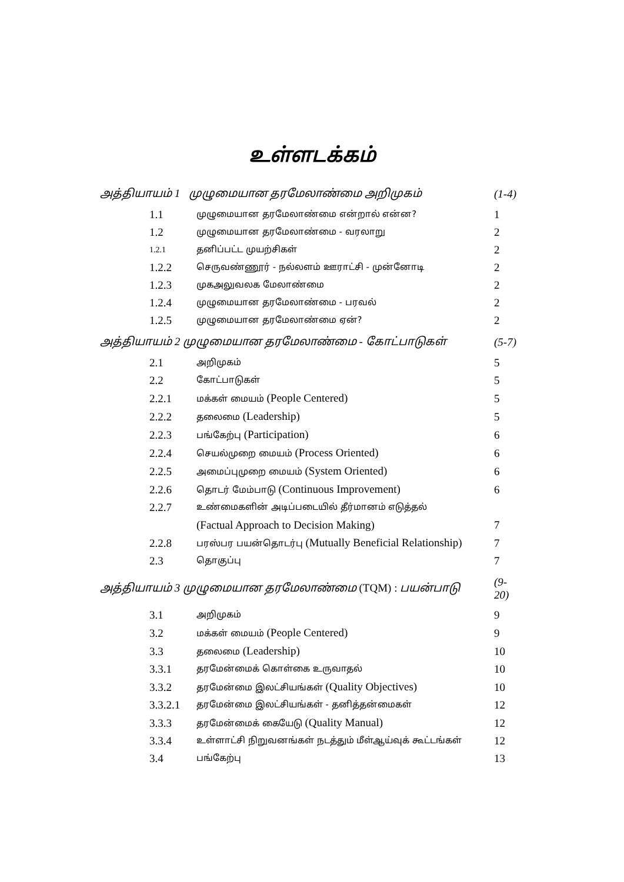உள்ளடக்கம்
| அத்தியாயம் 1 முழுமையான தரமேலாண்மை அறிமுகம் | | (1-4) |
| 1.1 | முழுமையான தரமேலாண்மை என்றால் என்ன? | 1 |
| 1.2 | முழுமையான தரமேலாண்மை - வரலாறு | 2 |
| 1.2.1 | தனிப்பட்ட முயற்சிகள் | 2 |
| 1.2.2 | செருவண்ணூர் - நல்லளம் ஊராட்சி - முன்னோடி | 2 |
| 1.2.3 | முகஅலுவலக மேலாண்மை | 2 |
| 1.2.4 | முழுமையான தரமேலாண்மை - பரவல் | 2 |
| 1.2.5 | முழுமையான தரமேலாண்மை ஏன்? | 2 |
| அத்தியாயம் 2 முழுமையான தரமேலாண்மை - கோட்பாடுகள் | | (5-7) |
| 2.1 | அறிமுகம் | 5 |
| 2.2 | கோட்பாடுகள் | 5 |
| 2.2.1 | மக்கள் மையம் (People Centered) | 5 |
| 2.2.2 | தலைமை (Leadership) | 5 |
| 2.2.3 | பங்கேற்பு (Participation) | 6 |
| 2.2.4 | செயல்முறை மையம் (Process Oriented) | 6 |
| 2.2.5 | அமைப்புமுறை மையம் (System Oriented) | 6 |
| 2.2.6 | தொடர் மேம்பாடு (Continuous Improvement) | 6 |
| 2.2.7 | உண்மைகளின் அடிப்படையில் தீர்மானம் எடுத்தல் | |
| | (Factual Approach to Decision Making) | 7 |
| 2.2.8 | பரஸ்பர பயன்தொடர்பு (Mutually Beneficial Relationship) | 7 |
| 2.3 | தொகுப்பு | 7 |
| அத்தியாயம் 3 முழுமையான தரமேலாண்மை (TQM) : பயன்பாடு | | (9-20) |
| 3.1 | அறிமுகம் | 9 |
| 3.2 | மக்கள் மையம் (People Centered) | 9 |
| 3.3 | தலைமை (Leadership) | 10 |
| 3.3.1 | தரமேன்மைக் கொள்கை உருவாதல் | 10 |
| 3.3.2 | தரமேன்மை இலட்சியங்கள் (Quality Objectives) | 10 |
| 3.3.2.1 | தரமேன்மை இலட்சியங்கள் - தனித்தன்மைகள் | 12 |
| 3.3.3 | தரமேன்மைக் கையேடு (Quality Manual) | 12 |
| 3.3.4 | உள்ளாட்சி நிறுவனங்கள் நடத்தும் மீள்ஆய்வுக் கூட்டங்கள் | 12 |
| 3.4 | பங்கேற்பு | 13 |